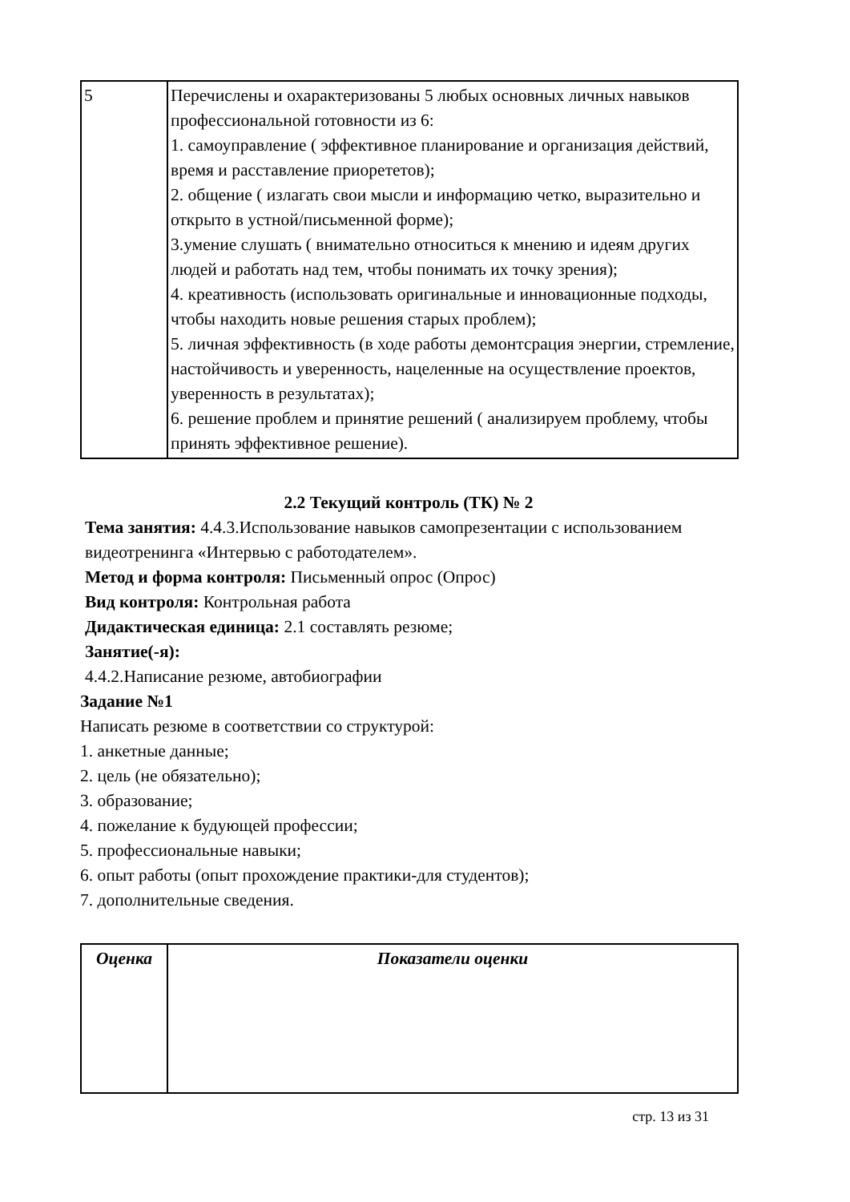| 5 | Перечислены и охарактеризованы 5 любых основных личных навыков профессиональной готовности из 6: 1. самоуправление ( эффективное планирование и организация действий, время и расставление приорететов); 2. общение ( излагать свои мысли и информацию четко, выразительно и открыто в устной/письменной форме); 3.умение слушать ( внимательно относиться к мнению и идеям других людей и работать над тем, чтобы понимать их точку зрения); 4. креативность (использовать оригинальные и инновационные подходы, чтобы находить новые решения старых проблем); 5. личная эффективность (в ходе работы демонтсрация энергии, стремление, настойчивость и уверенность, нацеленные на осуществление проектов, уверенность в результатах); 6. решение проблем и принятие решений ( анализируем проблему, чтобы принять эффективное решение). |
2.2 Текущий контроль (ТК) № 2
Тема занятия: 4.4.3.Использование навыков самопрезентации с использованием видеотренинга «Интервью с работодателем».
Метод и форма контроля: Письменный опрос (Опрос)
Вид контроля: Контрольная работа
Дидактическая единица: 2.1 составлять резюме;
Занятие(-я):
4.4.2.Написание резюме, автобиографии
Задание №1
Написать резюме в соответствии со структурой:
1. анкетные данные;
2. цель (не обязательно);
3. образование;
4. пожелание к будующей профессии;
5. профессиональные навыки;
6. опыт работы (опыт прохождение практики-для студентов);
7. дополнительные сведения.
| Оценка | Показатели оценки |
| --- | --- |
стр. 13 из 31